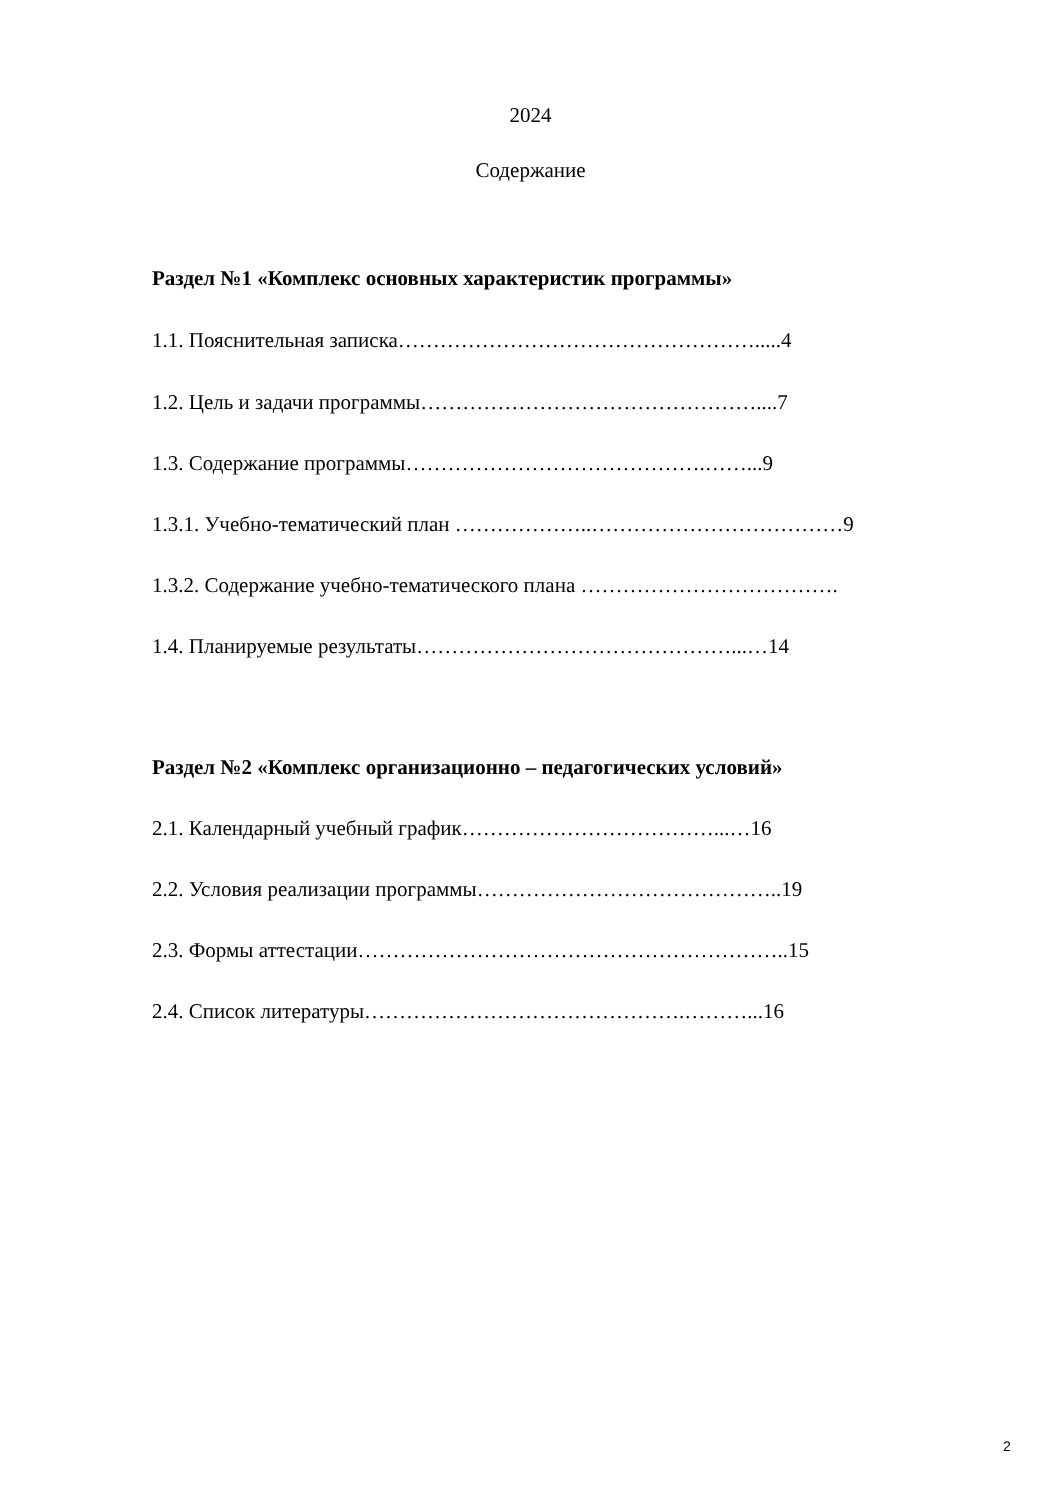2024
Содержание
Раздел №1 «Комплекс основных характеристик программы»
1.1. Пояснительная записка…………………………………………….....4
1.2. Цель и задачи программы…………………………………………....7
1.3. Содержание программы…………………………………….……...9
1.3.1. Учебно-тематический план ………………..………………………………9
1.3.2. Содержание учебно-тематического плана ……………………………….
1.4. Планируемые результаты………………………………………...…14
Раздел №2 «Комплекс организационно – педагогических условий»
2.1. Календарный учебный график………………………………...…16
2.2. Условия реализации программы……………………………………..19
2.3. Формы аттестации……………………………………………………..15
2.4. Список литературы……………………………………….………...16
2